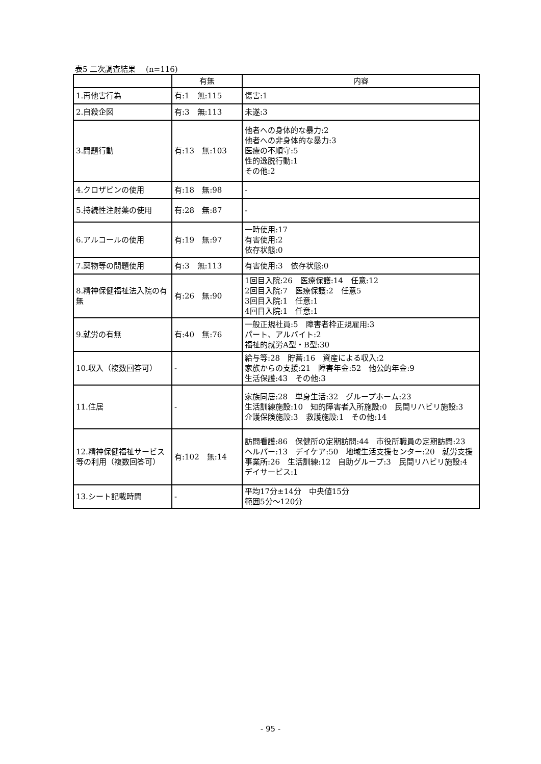表5 二次調査結果　 (n=116)
| | 有無 | 内容 |
| --- | --- | --- |
| 1.再他害行為 | 有:1 無:115 | 傷害:1 |
| 2.自殺企図 | 有:3 無:113 | 未遂:3 |
| 3.問題行動 | 有:13 無:103 | 他者への身体的な暴力:2 他者への非身体的な暴力:3 医療の不順守:5 性的逸脱行動:1 その他:2 |
| 4.クロザピンの使用 | 有:18 無:98 | - |
| 5.持続性注射薬の使用 | 有:28 無:87 | - |
| 6.アルコールの使用 | 有:19 無:97 | 一時使用:17 有害使用:2 依存状態:0 |
| 7.薬物等の問題使用 | 有:3 無:113 | 有害使用:3 依存状態:0 |
| 8.精神保健福祉法入院の有無 | 有:26 無:90 | 1回目入院:26 医療保護:14 任意:12 2回目入院:7 医療保護:2 任意5 3回目入院:1 任意:1 4回目入院:1 任意:1 |
| 9.就労の有無 | 有:40 無:76 | 一般正規社員:5 障害者枠正規雇用:3 パート、アルバイト:2 福祉的就労A型・B型:30 |
| 10.収入（複数回答可） | - | 給与等:28 貯蓄:16 資産による収入:2 家族からの支援:21 障害年金:52 他公的年金:9 生活保護:43 その他:3 |
| 11.住居 | - | 家族同居:28 単身生活:32 グループホーム:23 生活訓練施設:10 知的障害者入所施設:0 民間リハビリ施設:3 介護保険施設:3 救護施設:1 その他:14 |
| 12.精神保健福祉サービス等の利用（複数回答可） | 有:102 無:14 | 訪問看護:86 保健所の定期訪問:44 市役所職員の定期訪問:23 ヘルパー:13 デイケア:50 地域生活支援センター:20 就労支援事業所:26 生活訓練:12 自助グループ:3 民間リハビリ施設:4 デイサービス:1 |
| 13.シート記載時間 | - | 平均17分±14分 中央値15分 範囲5分～120分 |
- 95 -